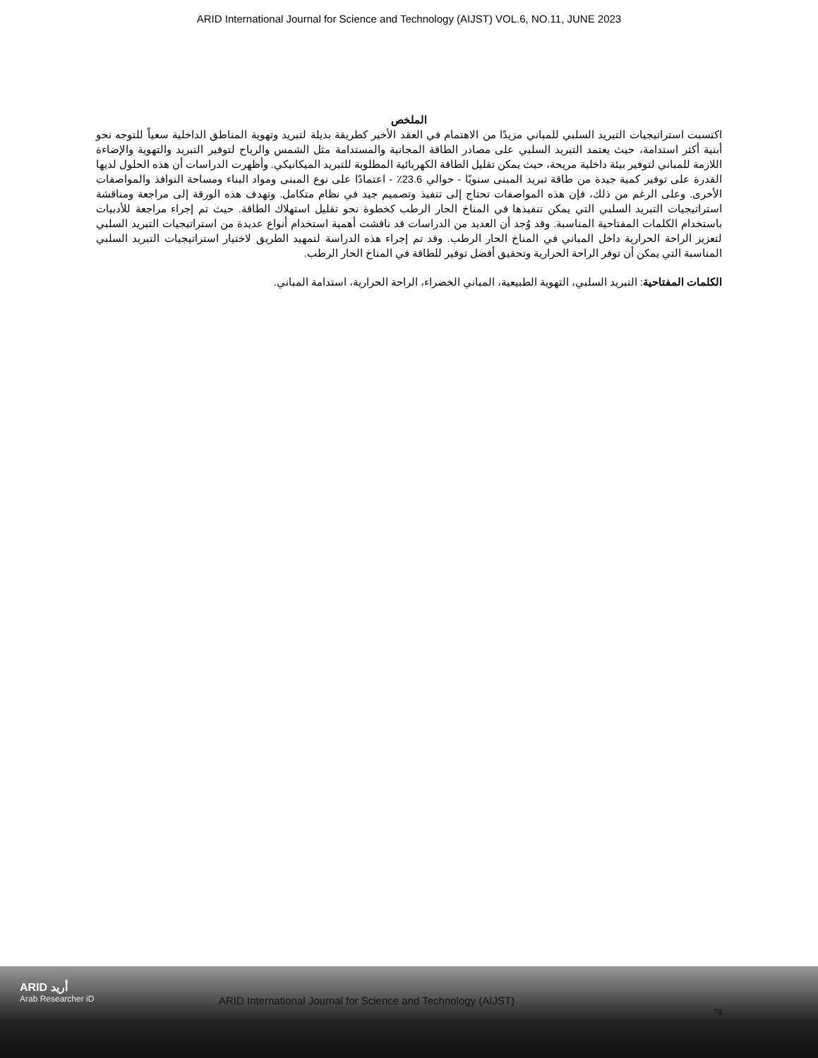ARID International Journal for Science and Technology (AIJST) VOL.6, NO.11, JUNE 2023
الملخص
اكتسبت استراتيجيات التبريد السلبي للمباني مزيدًا من الاهتمام في العقد الأخير كطريقة بديلة لتبريد وتهوية المناطق الداخلية سعياً للتوجه نحو أبنية أكثر استدامة، حيث يعتمد التبريد السلبي على مصادر الطاقة المجانية والمستدامة مثل الشمس والرياح لتوفير التبريد والتهوية والإضاءة اللازمة للمباني لتوفير بيئة داخلية مريحة، حيث يمكن تقليل الطاقة الكهربائية المطلوبة للتبريد الميكانيكي. وأظهرت الدراسات أن هذه الحلول لديها القدرة على توفير كمية جيدة من طاقة تبريد المبنى سنويًا - حوالي 23.6٪ - اعتمادًا على نوع المبنى ومواد البناء ومساحة النوافذ والمواصفات الأخرى. وعلى الرغم من ذلك، فإن هذه المواصفات تحتاج إلى تنفيذ وتصميم جيد في نظام متكامل. وتهدف هذه الورقة إلى مراجعة ومناقشة استراتيجيات التبريد السلبي التي يمكن تنفيذها في المناخ الحار الرطب كخطوة نحو تقليل استهلاك الطاقة. حيث تم إجراء مراجعة للأدبيات باستخدام الكلمات المفتاحية المناسبة. وقد وُجد أن العديد من الدراسات قد ناقشت أهمية استخدام أنواع عديدة من استراتيجيات التبريد السلبي لتعزيز الراحة الحرارية داخل المباني في المناخ الحار الرطب. وقد تم إجراء هذه الدراسة لتمهيد الطريق لاختيار استراتيجيات التبريد السلبي المناسبة التي يمكن أن توفر الراحة الحرارية وتحقيق أفضل توفير للطاقة في المناخ الحار الرطب.
الكلمات المفتاحية: التبريد السلبي، التهوية الطبيعية، المباني الخضراء، الراحة الحرارية، استدامة المباني.
ARID أريد
Arab Researcher iD
ARID International Journal for Science and Technology (AIJST)
78